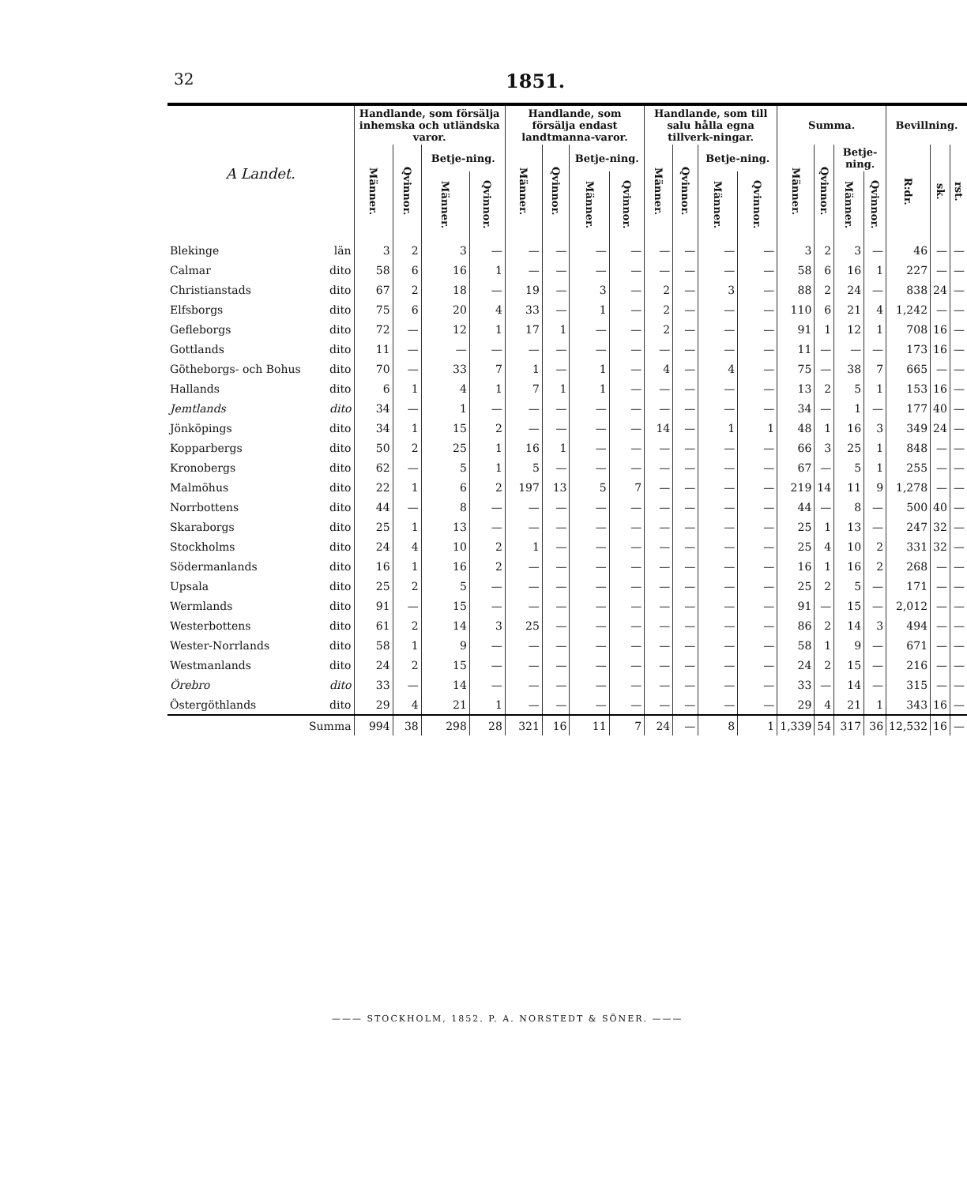32 1851.
| A Landet. | | Handlande, som försälja inhemska och utländska varor. | | | | Handlande, som försälja endast landtmanna-varor. | | | | Handlande, som till salu hålla egna tillverk-ningar. | | | | Summa. | | | | Bevillning. | | |
| --- | --- | --- | --- | --- | --- | --- | --- | --- | --- | --- | --- | --- | --- | --- | --- | --- | --- | --- | --- | --- |
| | | Männer. | Qvinnor. | Betje-ning. | | Männer. | Qvinnor. | Betje-ning. | | Männer. | Qvinnor. | Betje-ning. | | Männer. | Qvinnor. | Betje-ning. | | R:dr. | sk. | rst. |
| | | | | Männer. | Qvinnor. | | | Männer. | Qvinnor. | | | Männer. | Qvinnor. | | | Männer. | Qvinnor. | | | |
| Blekinge | län | 3 | 2 | 3 | — | — | — | — | — | — | — | — | — | 3 | 2 | 3 | — | 46 | — | — |
| Calmar | dito | 58 | 6 | 16 | 1 | — | — | — | — | — | — | — | — | 58 | 6 | 16 | 1 | 227 | — | — |
| Christianstads | dito | 67 | 2 | 18 | — | 19 | — | 3 | — | 2 | — | 3 | — | 88 | 2 | 24 | — | 838 | 24 | — |
| Elfsborgs | dito | 75 | 6 | 20 | 4 | 33 | — | 1 | — | 2 | — | — | — | 110 | 6 | 21 | 4 | 1,242 | — | — |
| Gefleborgs | dito | 72 | — | 12 | 1 | 17 | 1 | — | — | 2 | — | — | — | 91 | 1 | 12 | 1 | 708 | 16 | — |
| Gottlands | dito | 11 | — | — | — | — | — | — | — | — | — | — | — | 11 | — | — | — | 173 | 16 | — |
| Götheborgs- och Bohus | dito | 70 | — | 33 | 7 | 1 | — | 1 | — | 4 | — | 4 | — | 75 | — | 38 | 7 | 665 | — | — |
| Hallands | dito | 6 | 1 | 4 | 1 | 7 | 1 | 1 | — | — | — | — | — | 13 | 2 | 5 | 1 | 153 | 16 | — |
| Jemtlands | dito | 34 | — | 1 | — | — | — | — | — | — | — | — | — | 34 | — | 1 | — | 177 | 40 | — |
| Jönköpings | dito | 34 | 1 | 15 | 2 | — | — | — | — | 14 | — | 1 | 1 | 48 | 1 | 16 | 3 | 349 | 24 | — |
| Kopparbergs | dito | 50 | 2 | 25 | 1 | 16 | 1 | — | — | — | — | — | — | 66 | 3 | 25 | 1 | 848 | — | — |
| Kronobergs | dito | 62 | — | 5 | 1 | 5 | — | — | — | — | — | — | — | 67 | — | 5 | 1 | 255 | — | — |
| Malmöhus | dito | 22 | 1 | 6 | 2 | 197 | 13 | 5 | 7 | — | — | — | — | 219 | 14 | 11 | 9 | 1,278 | — | — |
| Norrbottens | dito | 44 | — | 8 | — | — | — | — | — | — | — | — | — | 44 | — | 8 | — | 500 | 40 | — |
| Skaraborgs | dito | 25 | 1 | 13 | — | — | — | — | — | — | — | — | — | 25 | 1 | 13 | — | 247 | 32 | — |
| Stockholms | dito | 24 | 4 | 10 | 2 | 1 | — | — | — | — | — | — | — | 25 | 4 | 10 | 2 | 331 | 32 | — |
| Södermanlands | dito | 16 | 1 | 16 | 2 | — | — | — | — | — | — | — | — | 16 | 1 | 16 | 2 | 268 | — | — |
| Upsala | dito | 25 | 2 | 5 | — | — | — | — | — | — | — | — | — | 25 | 2 | 5 | — | 171 | — | — |
| Wermlands | dito | 91 | — | 15 | — | — | — | — | — | — | — | — | — | 91 | — | 15 | — | 2,012 | — | — |
| Westerbottens | dito | 61 | 2 | 14 | 3 | 25 | — | — | — | — | — | — | — | 86 | 2 | 14 | 3 | 494 | — | — |
| Wester-Norrlands | dito | 58 | 1 | 9 | — | — | — | — | — | — | — | — | — | 58 | 1 | 9 | — | 671 | — | — |
| Westmanlands | dito | 24 | 2 | 15 | — | — | — | — | — | — | — | — | — | 24 | 2 | 15 | — | 216 | — | — |
| Örebro | dito | 33 | — | 14 | — | — | — | — | — | — | — | — | — | 33 | — | 14 | — | 315 | — | — |
| Östergöthlands | dito | 29 | 4 | 21 | 1 | — | — | — | — | — | — | — | — | 29 | 4 | 21 | 1 | 343 | 16 | — |
| | Summa | 994 | 38 | 298 | 28 | 321 | 16 | 11 | 7 | 24 | — | 8 | 1 | 1,339 | 54 | 317 | 36 | 12,532 | 16 | — |
——— STOCKHOLM, 1852. P. A. NORSTEDT & SÖNER. ———